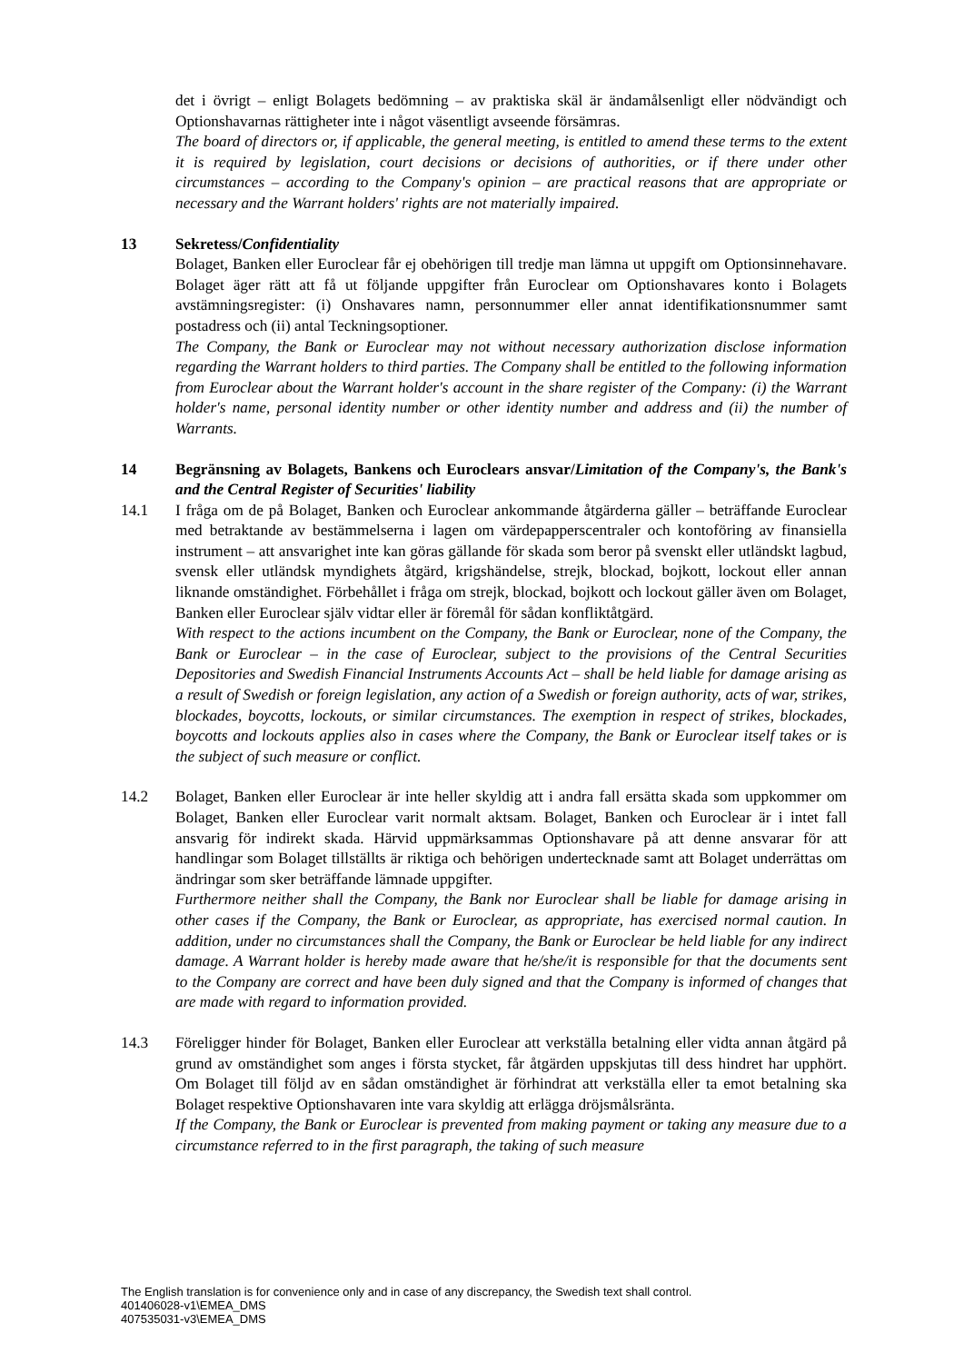det i övrigt – enligt Bolagets bedömning – av praktiska skäl är ändamålsenligt eller nödvändigt och Optionshavarnas rättigheter inte i något väsentligt avseende försämras.
The board of directors or, if applicable, the general meeting, is entitled to amend these terms to the extent it is required by legislation, court decisions or decisions of authorities, or if there under other circumstances – according to the Company's opinion – are practical reasons that are appropriate or necessary and the Warrant holders' rights are not materially impaired.
13 Sekretess/Confidentiality
Bolaget, Banken eller Euroclear får ej obehörigen till tredje man lämna ut uppgift om Optionsinnehavare. Bolaget äger rätt att få ut följande uppgifter från Euroclear om Optionshavares konto i Bolagets avstämningsregister: (i) Onshavares namn, personnummer eller annat identifikationsnummer samt postadress och (ii) antal Teckningsoptioner.
The Company, the Bank or Euroclear may not without necessary authorization disclose information regarding the Warrant holders to third parties. The Company shall be entitled to the following information from Euroclear about the Warrant holder's account in the share register of the Company: (i) the Warrant holder's name, personal identity number or other identity number and address and (ii) the number of Warrants.
14 Begränsning av Bolagets, Bankens och Euroclears ansvar/Limitation of the Company's, the Bank's and the Central Register of Securities' liability
14.1 I fråga om de på Bolaget, Banken och Euroclear ankommande åtgärderna gäller – beträffande Euroclear med betraktande av bestämmelserna i lagen om värdepapperscentraler och kontoföring av finansiella instrument – att ansvarighet inte kan göras gällande för skada som beror på svenskt eller utländskt lagbud, svensk eller utländsk myndighets åtgärd, krigshändelse, strejk, blockad, bojkott, lockout eller annan liknande omständighet. Förbehållet i fråga om strejk, blockad, bojkott och lockout gäller även om Bolaget, Banken eller Euroclear själv vidtar eller är föremål för sådan konfliktåtgärd.
With respect to the actions incumbent on the Company, the Bank or Euroclear, none of the Company, the Bank or Euroclear – in the case of Euroclear, subject to the provisions of the Central Securities Depositories and Swedish Financial Instruments Accounts Act – shall be held liable for damage arising as a result of Swedish or foreign legislation, any action of a Swedish or foreign authority, acts of war, strikes, blockades, boycotts, lockouts, or similar circumstances. The exemption in respect of strikes, blockades, boycotts and lockouts applies also in cases where the Company, the Bank or Euroclear itself takes or is the subject of such measure or conflict.
14.2 Bolaget, Banken eller Euroclear är inte heller skyldig att i andra fall ersätta skada som uppkommer om Bolaget, Banken eller Euroclear varit normalt aktsam. Bolaget, Banken och Euroclear är i intet fall ansvarig för indirekt skada. Härvid uppmärksammas Optionshavare på att denne ansvarar för att handlingar som Bolaget tillställts är riktiga och behörigen undertecknade samt att Bolaget underrättas om ändringar som sker beträffande lämnade uppgifter.
Furthermore neither shall the Company, the Bank nor Euroclear shall be liable for damage arising in other cases if the Company, the Bank or Euroclear, as appropriate, has exercised normal caution. In addition, under no circumstances shall the Company, the Bank or Euroclear be held liable for any indirect damage. A Warrant holder is hereby made aware that he/she/it is responsible for that the documents sent to the Company are correct and have been duly signed and that the Company is informed of changes that are made with regard to information provided.
14.3 Föreligger hinder för Bolaget, Banken eller Euroclear att verkställa betalning eller vidta annan åtgärd på grund av omständighet som anges i första stycket, får åtgärden uppskjutas till dess hindret har upphört. Om Bolaget till följd av en sådan omständighet är förhindrat att verkställa eller ta emot betalning ska Bolaget respektive Optionshavaren inte vara skyldig att erlägga dröjsmålsränta.
If the Company, the Bank or Euroclear is prevented from making payment or taking any measure due to a circumstance referred to in the first paragraph, the taking of such measure
The English translation is for convenience only and in case of any discrepancy, the Swedish text shall control.
401406028-v1\EMEA_DMS
407535031-v3\EMEA_DMS